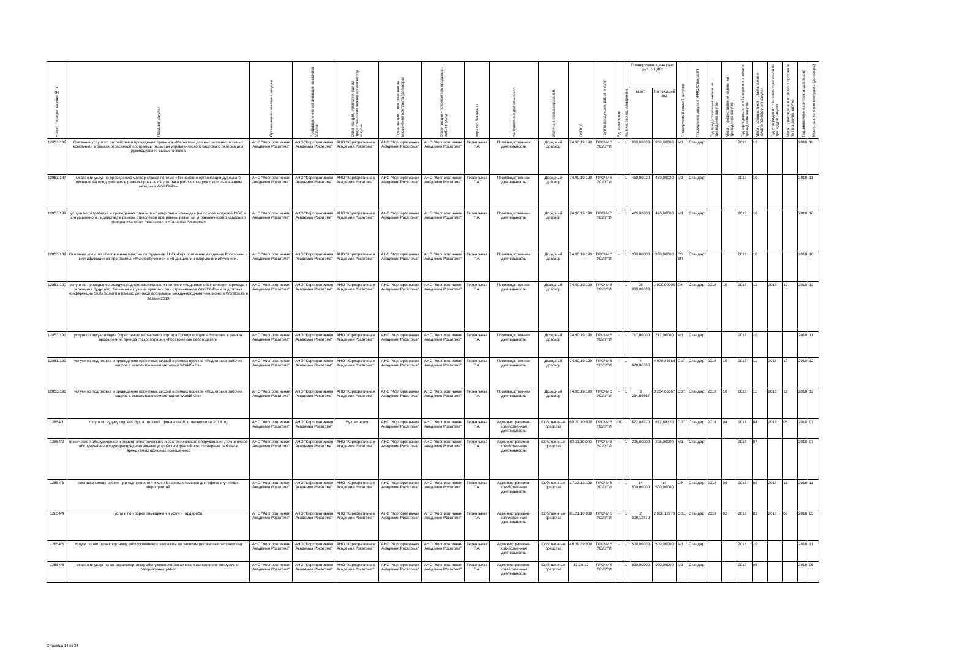| Номер позиции закупки№ п/п | Предмет закупки | Организация - заказчик закупки | Подразделение организации заказчика закупки | Организация, ответственная за предоставление заявки организатору закупки | Организация, ответственная за заключение контракта (договора) | Организация - потребитель продукции, работ и услуг | Куратор Заказчика | Направление деятельности | Источник финансирования | ОКПД2 | Группа продукции, работ и услуг | Ед. измерения | Количество ед. измерения | Планируемая цена (тыс. руб. с НДС) | | Планируемый способ закупки | Проведение закупки (44ФЗ/Стандарт) | Год предоставления заявки на проведение закупки | Месяц предоставления заявки на проведение закупки | Год официального объявления о начале проведения закупки | Месяц официального объявления о начале проведения закупки | Год утверждения итогового протокола по процедуре закупки | Месяц утверждения итогового протокола по процедуре закупки | Год заключения контракта (договора) | Месяц заключения контракта (договора) |
| --- | --- | --- | --- | --- | --- | --- | --- | --- | --- | --- | --- | --- | --- | --- | --- | --- | --- | --- | --- | --- | --- | --- | --- | --- | --- |
| | | | | | | | | | | | | | | всего | На текущий год | | | | | | | | | | |
| 12853/186 | Оказание услуги по разработке и проведению тренинга «Маркетинг для высокотехнологичных компаний» в рамках отраслевой программы развития управленческого кадрового резерва для руководителей высшего звена | АНО "Корпоративная Академия Росатома" | АНО "Корпоративная Академия Росатома" | АНО "Корпоративная Академия Росатома" | АНО "Корпоративная Академия Росатома" | АНО "Корпоративная Академия Росатома" | Терентьева Т.А. | Производственная деятельность | Доходный договор | 74.90.19.190 | ПРОЧИЕ УСЛУГИ | - | 1 | 950,00000 | 950,00000 | МЗ | Стандарт | | | 2018 | 10 | | | 2018 | 10 |
| 12853/187 | Оказание услуг по проведению мастер-класса по теме «Технология организации дуального обучения на предприятии» в рамках проекта «Подготовка рабочих кадров с использованием методики WorldSkills» | АНО "Корпоративная Академия Росатома" | АНО "Корпоративная Академия Росатома" | АНО "Корпоративная Академия Росатома" | АНО "Корпоративная Академия Росатома" | АНО "Корпоративная Академия Росатома" | Терентьева Т.А. | Производственная деятельность | Доходный договор | 74.90.19.190 | ПРОЧИЕ УСЛУГИ | - | 1 | 450,00020 | 450,00020 | МЗ | Стандарт | | | 2018 | 10 | | | 2018 | 11 |
| 12853/188 | услуги по разработке и проведению тренинга «Лидерство в команде» (на основе моделей DISC и ситуационного лидерства) в рамках отраслевой программы развития управленческого кадрового резерва «Капитал Росатома» и «Таланты Росатома» | АНО "Корпоративная Академия Росатома" | АНО "Корпоративная Академия Росатома" | АНО "Корпоративная Академия Росатома" | АНО "Корпоративная Академия Росатома" | АНО "Корпоративная Академия Росатома" | Терентьева Т.А. | Производственная деятельность | Доходный договор | 74.90.19.190 | ПРОЧИЕ УСЛУГИ | - | 1 | 470,00000 | 470,00000 | МЗ | Стандарт | | | 2018 | 10 | | | 2018 | 10 |
| 12853/189 | Оказание услуг по обеспечению участия сотрудников АНО «Корпоративная Академия Росатома» в сертификации на программы: «Микрообучение» и «6 дисциплин прорывного обучения». | АНО "Корпоративная Академия Росатома" | АНО "Корпоративная Академия Росатома" | АНО "Корпоративная Академия Росатома" | АНО "Корпоративная Академия Росатома" | АНО "Корпоративная Академия Росатома" | Терентьева Т.А. | Производственная деятельность | Доходный договор | 74.90.19.190 | ПРОЧИЕ УСЛУГИ | - | 1 | 330,00000 | 330,00000 | ПЗ ЕП | Стандарт | | | 2018 | 10 | | | 2018 | 10 |
| 12853/190 | услуги по проведению международного исследования по теме «Кадровое обеспечение перехода к экономике будущего. Решения и лучшие практики для стран-членов WorldSkills» и подготовке конференции Skills Summit в рамках деловой программы международного чемпионата WorldSkills в Казани 2019 | АНО "Корпоративная Академия Росатома" | АНО "Корпоративная Академия Росатома" | АНО "Корпоративная Академия Росатома" | АНО "Корпоративная Академия Росатома" | АНО "Корпоративная Академия Росатома" | Терентьева Т.А. | Производственная деятельность | Доходный договор | 74.90.19.190 | ПРОЧИЕ УСЛУГИ | - | 1 | 95 000,00000 | 1 000,00000 | ОК | Стандарт | 2018 | 10 | 2018 | 11 | 2018 | 12 | 2018 | 12 |
| 12853/191 | услуги по актуализации Отраслевого карьерного портала Госкорпорации «Росатом» в рамках продвижения бренда Госкорпорации «Росатом» как работодателя | АНО "Корпоративная Академия Росатома" | АНО "Корпоративная Академия Росатома" | АНО "Корпоративная Академия Росатома" | АНО "Корпоративная Академия Росатома" | АНО "Корпоративная Академия Росатома" | Терентьева Т.А. | Производственная деятельность | Доходный договор | 74.90.19.190 | ПРОЧИЕ УСЛУГИ | - | 1 | 717,00000 | 717,00000 | МЗ | Стандарт | | | 2018 | 10 | | | 2018 | 11 |
| 12853/192 | услуги по подготовке и проведению проектных сессий в рамках проекта «Подготовка рабочих кадров с использованием методики WorldSkills» | АНО "Корпоративная Академия Росатома" | АНО "Корпоративная Академия Росатома" | АНО "Корпоративная Академия Росатома" | АНО "Корпоративная Академия Росатома" | АНО "Корпоративная Академия Росатома" | Терентьева Т.А. | Производственная деятельность | Доходный договор | 74.90.19.190 | ПРОЧИЕ УСЛУГИ | - | 1 | 4 078,86666 | 4 078,86666 | ОЗП | Стандарт | 2018 | 10 | 2018 | 11 | 2018 | 12 | 2018 | 12 |
| 12853/193 | услуги по подготовке и проведению проектных сессий в рамках проекта «Подготовка рабочих кадров с использованием методики WorldSkills» | АНО "Корпоративная Академия Росатома" | АНО "Корпоративная Академия Росатома" | АНО "Корпоративная Академия Росатома" | АНО "Корпоративная Академия Росатома" | АНО "Корпоративная Академия Росатома" | Терентьева Т.А. | Производственная деятельность | Доходный договор | 74.90.19.190 | ПРОЧИЕ УСЛУГИ | - | 1 | 3 264,66667 | 3 264,66667 | ОЗП | Стандарт | 2018 | 10 | 2018 | 11 | 2018 | 11 | 2018 | 12 |
| 12854/1 | Услуги по аудиту годовой бухгалтерской (финансовой) отчетности за 2018 год | АНО "Корпоративная Академия Росатома" | АНО "Корпоративная Академия Росатома" | Бухгалтерия | АНО "Корпоративная Академия Росатома" | АНО "Корпоративная Академия Росатома" | Терентьева Т.А. | Административно-хозяйственная деятельность | Собственные средства | 69.20.10.000 | ПРОЧИЕ УСЛУГИ | ШТ | 1 | 672,88320 | 672,88320 | ОЗП | Стандарт | 2018 | 04 | 2018 | 04 | 2018 | 05 | 2018 | 07 |
| 12854/2 | техническое обслуживание и ремонт электрического и сантехнического оборудования, техническое обслуживание воздухораспределительных устройств и фанкойлов, столярные работы в арендуемых офисных помещениях | АНО "Корпоративная Академия Росатома" | АНО "Корпоративная Академия Росатома" | АНО "Корпоративная Академия Росатома" | АНО "Корпоративная Академия Росатома" | АНО "Корпоративная Академия Росатома" | Терентьева Т.А. | Административно-хозяйственная деятельность | Собственные средства | 82.11.10.000 | ПРОЧИЕ УСЛУГИ | - | 1 | 205,00000 | 205,00000 | МЗ | Стандарт | | | 2018 | 07 | | | 2018 | 07 |
| 12854/3 | поставка канцелярских принадлежностей и хозяйственных товаров для офиса и учебных мероприятий | АНО "Корпоративная Академия Росатома" | АНО "Корпоративная Академия Росатома" | АНО "Корпоративная Академия Росатома" | АНО "Корпоративная Академия Росатома" | АНО "Корпоративная Академия Росатома" | Терентьева Т.А. | Административно-хозяйственная деятельность | Собственные средства | 17.23.13.199 | ПРОЧИЕ УСЛУГИ | - | 1 | 14 500,00000 | 14 500,00000 | ОР | Стандарт | 2018 | 09 | 2018 | 09 | 2018 | 11 | 2018 | 11 |
| 12854/4 | услуги по уборке помещений и услуги гардероба | АНО "Корпоративная Академия Росатома" | АНО "Корпоративная Академия Росатома" | АНО "Корпоративная Академия Росатома" | АНО "Корпоративная Академия Росатома" | АНО "Корпоративная Академия Росатома" | Терентьева Т.А. | Административно-хозяйственная деятельность | Собственные средства | 81.21.10.000 | ПРОЧИЕ УСЛУГИ | - | 1 | 2 008,12779 | 2 008,12779 | ОЗЦ | Стандарт | 2018 | 02 | 2018 | 02 | 2018 | 03 | 2018 | 03 |
| 12854/5 | Услуги по автотранспортному обслуживанию с экипажем по заявкам (перевозка пассажиров) | АНО "Корпоративная Академия Росатома" | АНО "Корпоративная Академия Росатома" | АНО "Корпоративная Академия Росатома" | АНО "Корпоративная Академия Росатома" | АНО "Корпоративная Академия Росатома" | Терентьева Т.А. | Административно-хозяйственная деятельность | Собственные средства | 49.39.39.000 | ПРОЧИЕ УСЛУГИ | - | 1 | 500,00000 | 500,00000 | МЗ | Стандарт | | | 2018 | 10 | | | 2018 | 11 |
| 12854/6 | оказание услуг по автотранспортному обслуживанию Заказчика и выполнение погрузочно-разгрузочных работ | АНО "Корпоративная Академия Росатома" | АНО "Корпоративная Академия Росатома" | АНО "Корпоративная Академия Росатома" | АНО "Корпоративная Академия Росатома" | АНО "Корпоративная Академия Росатома" | Терентьева Т.А. | Административно-хозяйственная деятельность | Собственные средства | 52.29.19 | ПРОЧИЕ УСЛУГИ | - | 1 | 990,00000 | 990,00000 | МЗ | Стандарт | | | 2018 | 06 | | | 2018 | 06 |
Страница 14 из 34